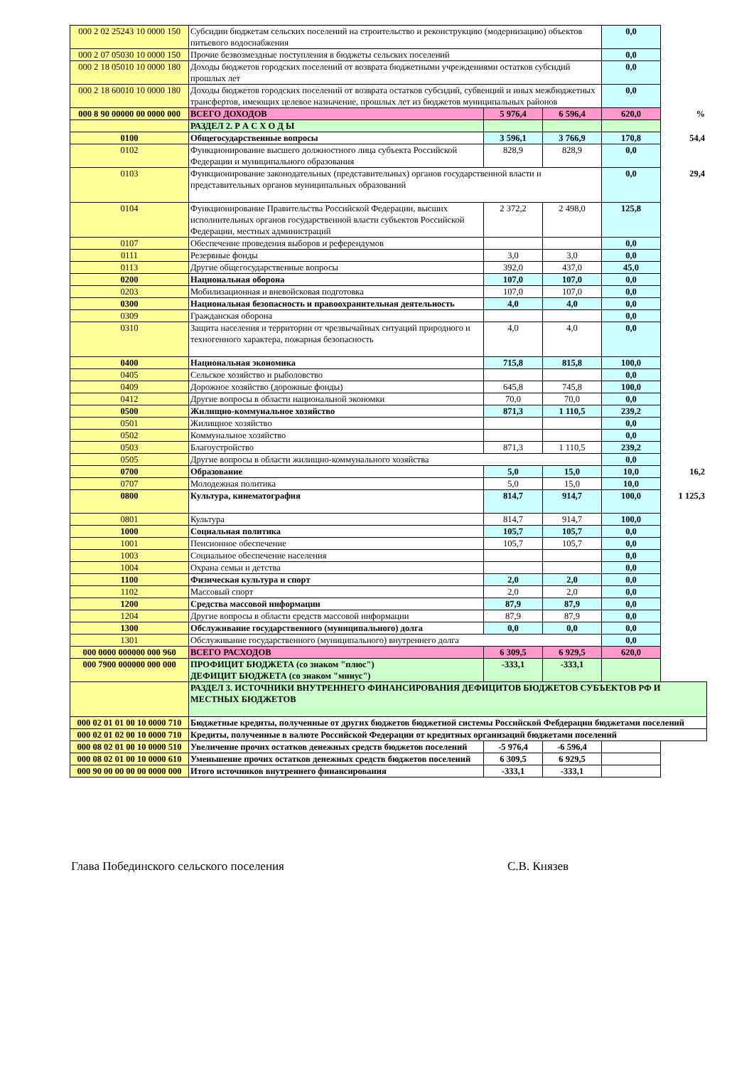| 000 2 02 25243 10 0000 150 | Субсидии бюджетам сельских поселений на строительство и реконструкцию (модернизацию) объектов питьевого водоснабжения | | | 0,0 | |
| 000 2 07 05030 10 0000 150 | Прочие безвозмездные поступления в бюджеты сельских поселений | | | 0,0 | |
| 000 2 18 05010 10 0000 180 | Доходы бюджетов городских поселений от возврата бюджетными учреждениями остатков субсидий прошлых лет | | | 0,0 | |
| 000 2 18 60010 10 0000 180 | Доходы бюджетов городских поселений от возврата остатков субсидий, субвенций и иных межбюджетных трансфертов, имеющих целевое назначение, прошлых лет из бюджетов муниципальных районов | | | 0,0 | |
| 000 8 90 00000 00 0000 000 | ВСЕГО ДОХОДОВ | 5 976,4 | 6 596,4 | 620,0 | % |
| | РАЗДЕЛ 2. Р А С Х О Д Ы | | | | |
| 0100 | Общегосударственные вопросы | 3 596,1 | 3 766,9 | 170,8 | 54,4 |
| 0102 | Функционирование высшего должностного лица субъекта Российской Федерации и муниципального образования | 828,9 | 828,9 | 0,0 | |
| 0103 | Функционирование законодательных (представительных) органов государственной власти и представительных органов муниципальных образований | | | 0,0 | 29,4 |
| 0104 | Функционирование Правительства Российской Федерации, высших исполнительных органов государственной власти субъектов Российской Федерации, местных администраций | 2 372,2 | 2 498,0 | 125,8 | |
| 0107 | Обеспечение проведения выборов и референдумов | | | 0,0 | |
| 0111 | Резервные фонды | 3,0 | 3,0 | 0,0 | |
| 0113 | Другие общегосударственные вопросы | 392,0 | 437,0 | 45,0 | |
| 0200 | Национальная оборона | 107,0 | 107,0 | 0,0 | |
| 0203 | Мобилизационная и вневойсковая подготовка | 107,0 | 107,0 | 0,0 | |
| 0300 | Национальная безопасность и правоохранительная деятельность | 4,0 | 4,0 | 0,0 | |
| 0309 | Гражданская оборона | | | 0,0 | |
| 0310 | Защита населения и территории от чрезвычайных ситуаций природного и техногенного характера, пожарная безопасность | 4,0 | 4,0 | 0,0 | |
| 0400 | Национальная экономика | 715,8 | 815,8 | 100,0 | |
| 0405 | Сельское хозяйство и рыболовство | | | 0,0 | |
| 0409 | Дорожное хозяйство (дорожные фонды) | 645,8 | 745,8 | 100,0 | |
| 0412 | Другие вопросы в области национальной экономки | 70,0 | 70,0 | 0,0 | |
| 0500 | Жилищно-коммунальное хозяйство | 871,3 | 1 110,5 | 239,2 | |
| 0501 | Жилищное хозяйство | | | 0,0 | |
| 0502 | Коммунальное хозяйство | | | 0,0 | |
| 0503 | Благоустройство | 871,3 | 1 110,5 | 239,2 | |
| 0505 | Другие вопросы в области жилищно-коммунального хозяйства | | | 0,0 | |
| 0700 | Образование | 5,0 | 15,0 | 10,0 | 16,2 |
| 0707 | Молодежная политика | 5,0 | 15,0 | 10,0 | |
| 0800 | Культура, кинематография | 814,7 | 914,7 | 100,0 | 1 125,3 |
| 0801 | Культура | 814,7 | 914,7 | 100,0 | |
| 1000 | Социальная политика | 105,7 | 105,7 | 0,0 | |
| 1001 | Пенсионное обеспечение | 105,7 | 105,7 | 0,0 | |
| 1003 | Социальное обеспечение населения | | | 0,0 | |
| 1004 | Охрана семьи и детства | | | 0,0 | |
| 1100 | Физическая культура и спорт | 2,0 | 2,0 | 0,0 | |
| 1102 | Массовый спорт | 2,0 | 2,0 | 0,0 | |
| 1200 | Средства массовой информации | 87,9 | 87,9 | 0,0 | |
| 1204 | Другие вопросы в области средств массовой информации | 87,9 | 87,9 | 0,0 | |
| 1300 | Обслуживание государственного (муниципального) долга | 0,0 | 0,0 | 0,0 | |
| 1301 | Обслуживание государственного (муниципального) внутреннего долга | | | 0,0 | |
| 000 0000 000000 000 960 | ВСЕГО РАСХОДОВ | 6 309,5 | 6 929,5 | 620,0 | |
| 000 7900 000000 000 000 | ПРОФИЦИТ БЮДЖЕТА (со знаком "плюс") ДЕФИЦИТ БЮДЖЕТА (со знаком "минус") | -333,1 | -333,1 | | |
| | РАЗДЕЛ 3. ИСТОЧНИКИ ВНУТРЕННЕГО ФИНАНСИРОВАНИЯ ДЕФИЦИТОВ БЮДЖЕТОВ СУБЪЕКТОВ РФ И МЕСТНЫХ БЮДЖЕТОВ | | | | |
| 000 02 01 01 00 10 0000 710 | Бюджетные кредиты, полученные от других бюджетов бюджетной системы Российской Фебдерации бюджетами поселений | | | | |
| 000 02 01 02 00 10 0000 710 | Кредиты, полученные в валюте Российской Федерации от кредитных организаций бюджетами поселений | | | | |
| 000 08 02 01 00 10 0000 510 | Увеличение прочих остатков денежных средств бюджетов поселений | -5 976,4 | -6 596,4 | | |
| 000 08 02 01 00 10 0000 610 | Уменьшение прочих остатков денежных средств бюджетов поселений | 6 309,5 | 6 929,5 | | |
| 000 90 00 00 00 00 0000 000 | Итого источников внутреннего финансирования | -333,1 | -333,1 | | |
Глава Побединского сельского поселения С.В. Князев